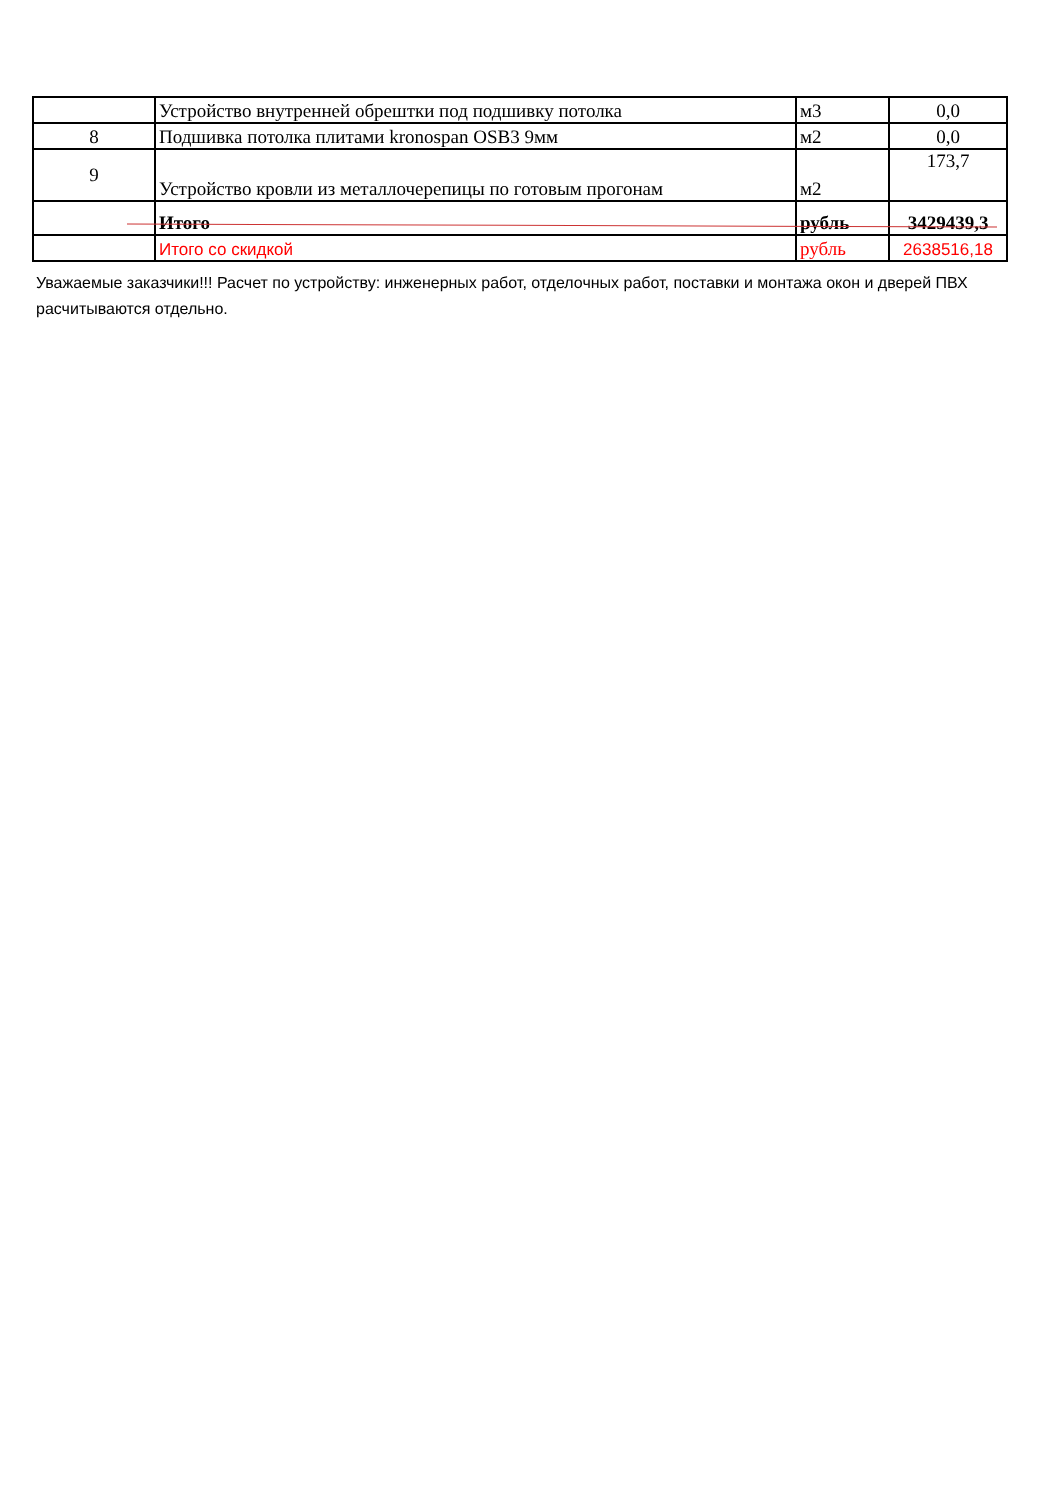| | Устройство внутренней обрештки под подшивку потолка | м3 | 0,0 |
| 8 | Подшивка потолка плитами kronospan OSB3 9мм | м2 | 0,0 |
| 9 | Устройство кровли из металлочерепицы по готовым прогонам | м2 | 173,7 |
| | Итого | рубль | 3429439,3 |
| | Итого со скидкой | рубль | 2638516,18 |
Уважаемые заказчики!!! Расчет по устройству: инженерных работ, отделочных работ, поставки и монтажа окон и дверей ПВХ расчитываются отдельно.